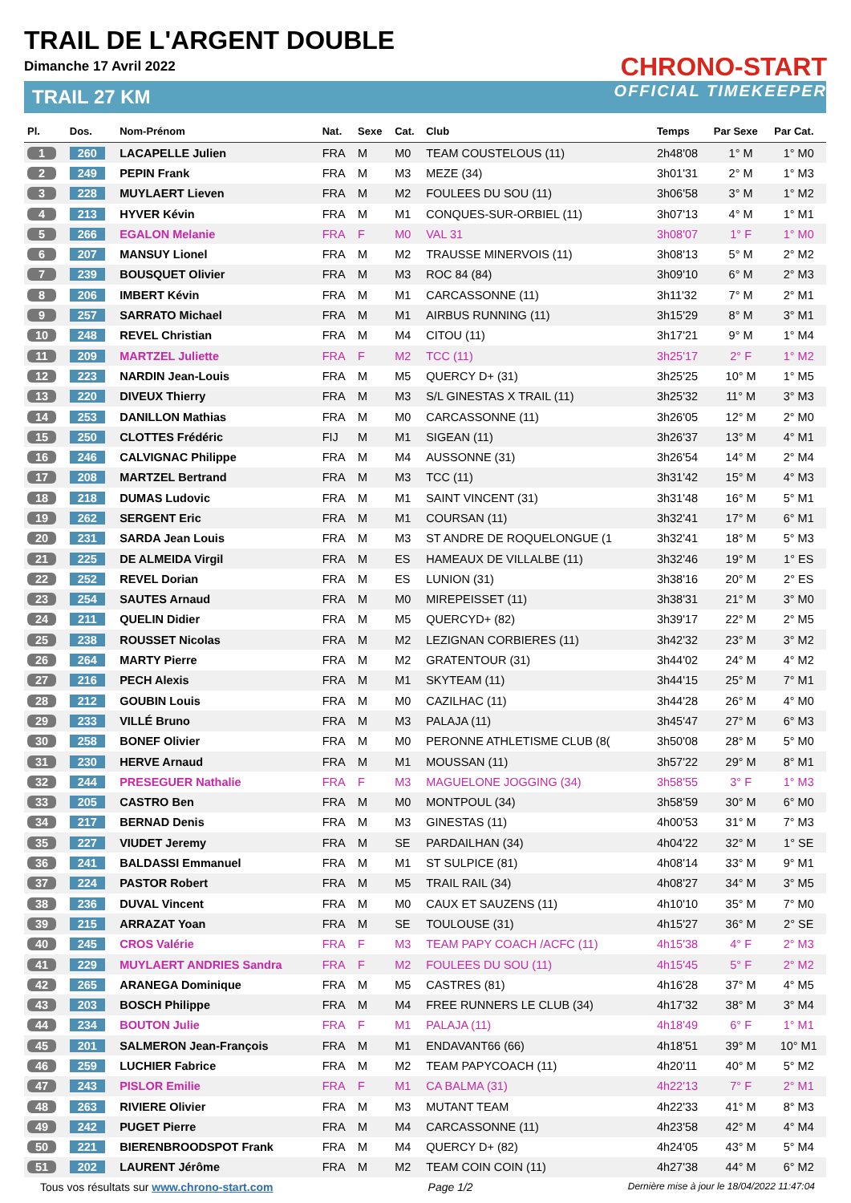TRAIL DE L'ARGENT DOUBLE
Dimanche 17 Avril 2022
TRAIL 27 KM
CHRONO-START
OFFICIAL TIMEKEEPER
| Pl. | Dos. | Nom-Prénom | Nat. | Sexe | Cat. | Club | Temps | Par Sexe | Par Cat. |
| --- | --- | --- | --- | --- | --- | --- | --- | --- | --- |
| 1 | 260 | LACAPELLE Julien | FRA | M | M0 | TEAM COUSTELOUS (11) | 2h48'08 | 1° M | 1° M0 |
| 2 | 249 | PEPIN Frank | FRA | M | M3 | MEZE (34) | 3h01'31 | 2° M | 1° M3 |
| 3 | 228 | MUYLAERT Lieven | FRA | M | M2 | FOULEES DU SOU (11) | 3h06'58 | 3° M | 1° M2 |
| 4 | 213 | HYVER Kévin | FRA | M | M1 | CONQUES-SUR-ORBIEL (11) | 3h07'13 | 4° M | 1° M1 |
| 5 | 266 | EGALON Melanie | FRA | F | M0 | VAL 31 | 3h08'07 | 1° F | 1° M0 |
| 6 | 207 | MANSUY Lionel | FRA | M | M2 | TRAUSSE MINERVOIS (11) | 3h08'13 | 5° M | 2° M2 |
| 7 | 239 | BOUSQUET Olivier | FRA | M | M3 | ROC 84 (84) | 3h09'10 | 6° M | 2° M3 |
| 8 | 206 | IMBERT Kévin | FRA | M | M1 | CARCASSONNE (11) | 3h11'32 | 7° M | 2° M1 |
| 9 | 257 | SARRATO Michael | FRA | M | M1 | AIRBUS RUNNING (11) | 3h15'29 | 8° M | 3° M1 |
| 10 | 248 | REVEL Christian | FRA | M | M4 | CITOU (11) | 3h17'21 | 9° M | 1° M4 |
| 11 | 209 | MARTZEL Juliette | FRA | F | M2 | TCC (11) | 3h25'17 | 2° F | 1° M2 |
| 12 | 223 | NARDIN Jean-Louis | FRA | M | M5 | QUERCY D+ (31) | 3h25'25 | 10° M | 1° M5 |
| 13 | 220 | DIVEUX Thierry | FRA | M | M3 | S/L GINESTAS X TRAIL (11) | 3h25'32 | 11° M | 3° M3 |
| 14 | 253 | DANILLON Mathias | FRA | M | M0 | CARCASSONNE (11) | 3h26'05 | 12° M | 2° M0 |
| 15 | 250 | CLOTTES Frédéric | FIJ | M | M1 | SIGEAN (11) | 3h26'37 | 13° M | 4° M1 |
| 16 | 246 | CALVIGNAC Philippe | FRA | M | M4 | AUSSONNE (31) | 3h26'54 | 14° M | 2° M4 |
| 17 | 208 | MARTZEL Bertrand | FRA | M | M3 | TCC (11) | 3h31'42 | 15° M | 4° M3 |
| 18 | 218 | DUMAS Ludovic | FRA | M | M1 | SAINT VINCENT (31) | 3h31'48 | 16° M | 5° M1 |
| 19 | 262 | SERGENT Eric | FRA | M | M1 | COURSAN (11) | 3h32'41 | 17° M | 6° M1 |
| 20 | 231 | SARDA Jean Louis | FRA | M | M3 | ST ANDRE DE ROQUELONGUE (1 | 3h32'41 | 18° M | 5° M3 |
| 21 | 225 | DE ALMEIDA Virgil | FRA | M | ES | HAMEAUX DE VILLALBE (11) | 3h32'46 | 19° M | 1° ES |
| 22 | 252 | REVEL Dorian | FRA | M | ES | LUNION (31) | 3h38'16 | 20° M | 2° ES |
| 23 | 254 | SAUTES Arnaud | FRA | M | M0 | MIREPEISSET (11) | 3h38'31 | 21° M | 3° M0 |
| 24 | 211 | QUELIN Didier | FRA | M | M5 | QUERCYD+ (82) | 3h39'17 | 22° M | 2° M5 |
| 25 | 238 | ROUSSET Nicolas | FRA | M | M2 | LEZIGNAN CORBIERES (11) | 3h42'32 | 23° M | 3° M2 |
| 26 | 264 | MARTY Pierre | FRA | M | M2 | GRATENTOUR (31) | 3h44'02 | 24° M | 4° M2 |
| 27 | 216 | PECH Alexis | FRA | M | M1 | SKYTEAM (11) | 3h44'15 | 25° M | 7° M1 |
| 28 | 212 | GOUBIN Louis | FRA | M | M0 | CAZILHAC (11) | 3h44'28 | 26° M | 4° M0 |
| 29 | 233 | VILLÉ Bruno | FRA | M | M3 | PALAJA (11) | 3h45'47 | 27° M | 6° M3 |
| 30 | 258 | BONEF Olivier | FRA | M | M0 | PERONNE ATHLETISME CLUB (8( | 3h50'08 | 28° M | 5° M0 |
| 31 | 230 | HERVE Arnaud | FRA | M | M1 | MOUSSAN (11) | 3h57'22 | 29° M | 8° M1 |
| 32 | 244 | PRESEGUER Nathalie | FRA | F | M3 | MAGUELONE JOGGING (34) | 3h58'55 | 3° F | 1° M3 |
| 33 | 205 | CASTRO Ben | FRA | M | M0 | MONTPOUL (34) | 3h58'59 | 30° M | 6° M0 |
| 34 | 217 | BERNAD Denis | FRA | M | M3 | GINESTAS (11) | 4h00'53 | 31° M | 7° M3 |
| 35 | 227 | VIUDET Jeremy | FRA | M | SE | PARDAILHAN (34) | 4h04'22 | 32° M | 1° SE |
| 36 | 241 | BALDASSI Emmanuel | FRA | M | M1 | ST SULPICE (81) | 4h08'14 | 33° M | 9° M1 |
| 37 | 224 | PASTOR Robert | FRA | M | M5 | TRAIL RAIL (34) | 4h08'27 | 34° M | 3° M5 |
| 38 | 236 | DUVAL Vincent | FRA | M | M0 | CAUX ET SAUZENS (11) | 4h10'10 | 35° M | 7° M0 |
| 39 | 215 | ARRAZAT Yoan | FRA | M | SE | TOULOUSE (31) | 4h15'27 | 36° M | 2° SE |
| 40 | 245 | CROS Valérie | FRA | F | M3 | TEAM PAPY COACH /ACFC (11) | 4h15'38 | 4° F | 2° M3 |
| 41 | 229 | MUYLAERT ANDRIES Sandra | FRA | F | M2 | FOULEES DU SOU (11) | 4h15'45 | 5° F | 2° M2 |
| 42 | 265 | ARANEGA Dominique | FRA | M | M5 | CASTRES (81) | 4h16'28 | 37° M | 4° M5 |
| 43 | 203 | BOSCH Philippe | FRA | M | M4 | FREE RUNNERS LE CLUB (34) | 4h17'32 | 38° M | 3° M4 |
| 44 | 234 | BOUTON Julie | FRA | F | M1 | PALAJA (11) | 4h18'49 | 6° F | 1° M1 |
| 45 | 201 | SALMERON Jean-François | FRA | M | M1 | ENDAVANT66 (66) | 4h18'51 | 39° M | 10° M1 |
| 46 | 259 | LUCHIER Fabrice | FRA | M | M2 | TEAM PAPYCOACH (11) | 4h20'11 | 40° M | 5° M2 |
| 47 | 243 | PISLOR Emilie | FRA | F | M1 | CA BALMA (31) | 4h22'13 | 7° F | 2° M1 |
| 48 | 263 | RIVIERE Olivier | FRA | M | M3 | MUTANT TEAM | 4h22'33 | 41° M | 8° M3 |
| 49 | 242 | PUGET Pierre | FRA | M | M4 | CARCASSONNE (11) | 4h23'58 | 42° M | 4° M4 |
| 50 | 221 | BIERENBROODSPOT Frank | FRA | M | M4 | QUERCY D+ (82) | 4h24'05 | 43° M | 5° M4 |
| 51 | 202 | LAURENT Jérôme | FRA | M | M2 | TEAM COIN COIN (11) | 4h27'38 | 44° M | 6° M2 |
Tous vos résultats sur www.chrono-start.com Page 1/2 Dernière mise à jour le 18/04/2022 11:47:04